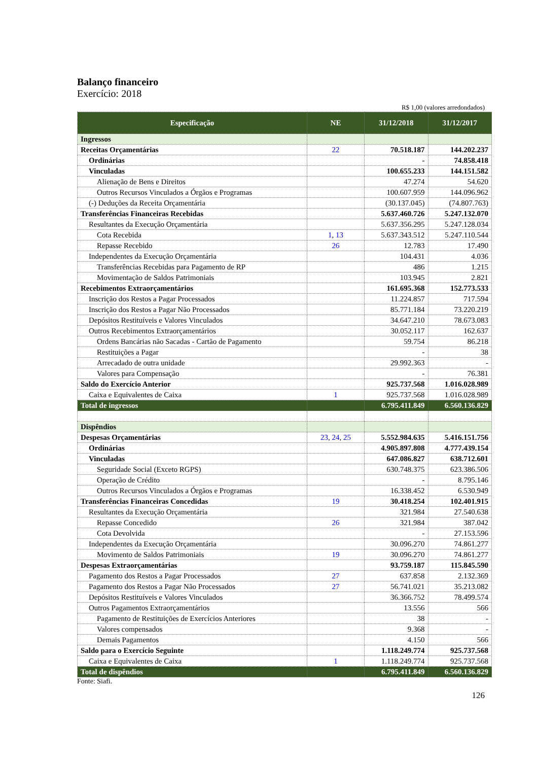Balanço financeiro
Exercício: 2018
R$ 1,00 (valores arredondados)
| Especificação | NE | 31/12/2018 | 31/12/2017 |
| --- | --- | --- | --- |
| Ingressos | | | |
| Receitas Orçamentárias | 22 | 70.518.187 | 144.202.237 |
| Ordinárias | | - | 74.858.418 |
| Vinculadas | | 100.655.233 | 144.151.582 |
| Alienação de Bens e Direitos | | 47.274 | 54.620 |
| Outros Recursos Vinculados a Órgãos e Programas | | 100.607.959 | 144.096.962 |
| (-) Deduções da Receita Orçamentária | | (30.137.045) | (74.807.763) |
| Transferências Financeiras Recebidas | | 5.637.460.726 | 5.247.132.070 |
| Resultantes da Execução Orçamentária | | 5.637.356.295 | 5.247.128.034 |
| Cota Recebida | 1 , 13 | 5.637.343.512 | 5.247.110.544 |
| Repasse Recebido | 26 | 12.783 | 17.490 |
| Independentes da Execução Orçamentária | | 104.431 | 4.036 |
| Transferências Recebidas para Pagamento de RP | | 486 | 1.215 |
| Movimentação de Saldos Patrimoniais | | 103.945 | 2.821 |
| Recebimentos Extraorçamentários | | 161.695.368 | 152.773.533 |
| Inscrição dos Restos a Pagar Processados | | 11.224.857 | 717.594 |
| Inscrição dos Restos a Pagar Não Processados | | 85.771.184 | 73.220.219 |
| Depósitos Restituíveis e Valores Vinculados | | 34.647.210 | 78.673.083 |
| Outros Recebimentos Extraorçamentários | | 30.052.117 | 162.637 |
| Ordens Bancárias não Sacadas - Cartão de Pagamento | | 59.754 | 86.218 |
| Restituições a Pagar | | - | 38 |
| Arrecadado de outra unidade | | 29.992.363 | - |
| Valores para Compensação | | - | 76.381 |
| Saldo do Exercício Anterior | | 925.737.568 | 1.016.028.989 |
| Caixa e Equivalentes de Caixa | 1 | 925.737.568 | 1.016.028.989 |
| Total de ingressos | | 6.795.411.849 | 6.560.136.829 |
| Dispêndios | | | |
| Despesas Orçamentárias | 23 , 24 , 25 | 5.552.984.635 | 5.416.151.756 |
| Ordinárias | | 4.905.897.808 | 4.777.439.154 |
| Vinculadas | | 647.086.827 | 638.712.601 |
| Seguridade Social (Exceto RGPS) | | 630.748.375 | 623.386.506 |
| Operação de Crédito | | - | 8.795.146 |
| Outros Recursos Vinculados a Órgãos e Programas | | 16.338.452 | 6.530.949 |
| Transferências Financeiras Concedidas | 19 | 30.418.254 | 102.401.915 |
| Resultantes da Execução Orçamentária | | 321.984 | 27.540.638 |
| Repasse Concedido | 26 | 321.984 | 387.042 |
| Cota Devolvida | | - | 27.153.596 |
| Independentes da Execução Orçamentária | | 30.096.270 | 74.861.277 |
| Movimento de Saldos Patrimoniais | 19 | 30.096.270 | 74.861.277 |
| Despesas Extraorçamentárias | | 93.759.187 | 115.845.590 |
| Pagamento dos Restos a Pagar Processados | 27 | 637.858 | 2.132.369 |
| Pagamento dos Restos a Pagar Não Processados | 27 | 56.741.021 | 35.213.082 |
| Depósitos Restituíveis e Valores Vinculados | | 36.366.752 | 78.499.574 |
| Outros Pagamentos Extraorçamentários | | 13.556 | 566 |
| Pagamento de Restituições de Exercícios Anteriores | | 38 | - |
| Valores compensados | | 9.368 | - |
| Demais Pagamentos | | 4.150 | 566 |
| Saldo para o Exercício Seguinte | | 1.118.249.774 | 925.737.568 |
| Caixa e Equivalentes de Caixa | 1 | 1.118.249.774 | 925.737.568 |
| Total de dispêndios | | 6.795.411.849 | 6.560.136.829 |
Fonte: Siafi.
126